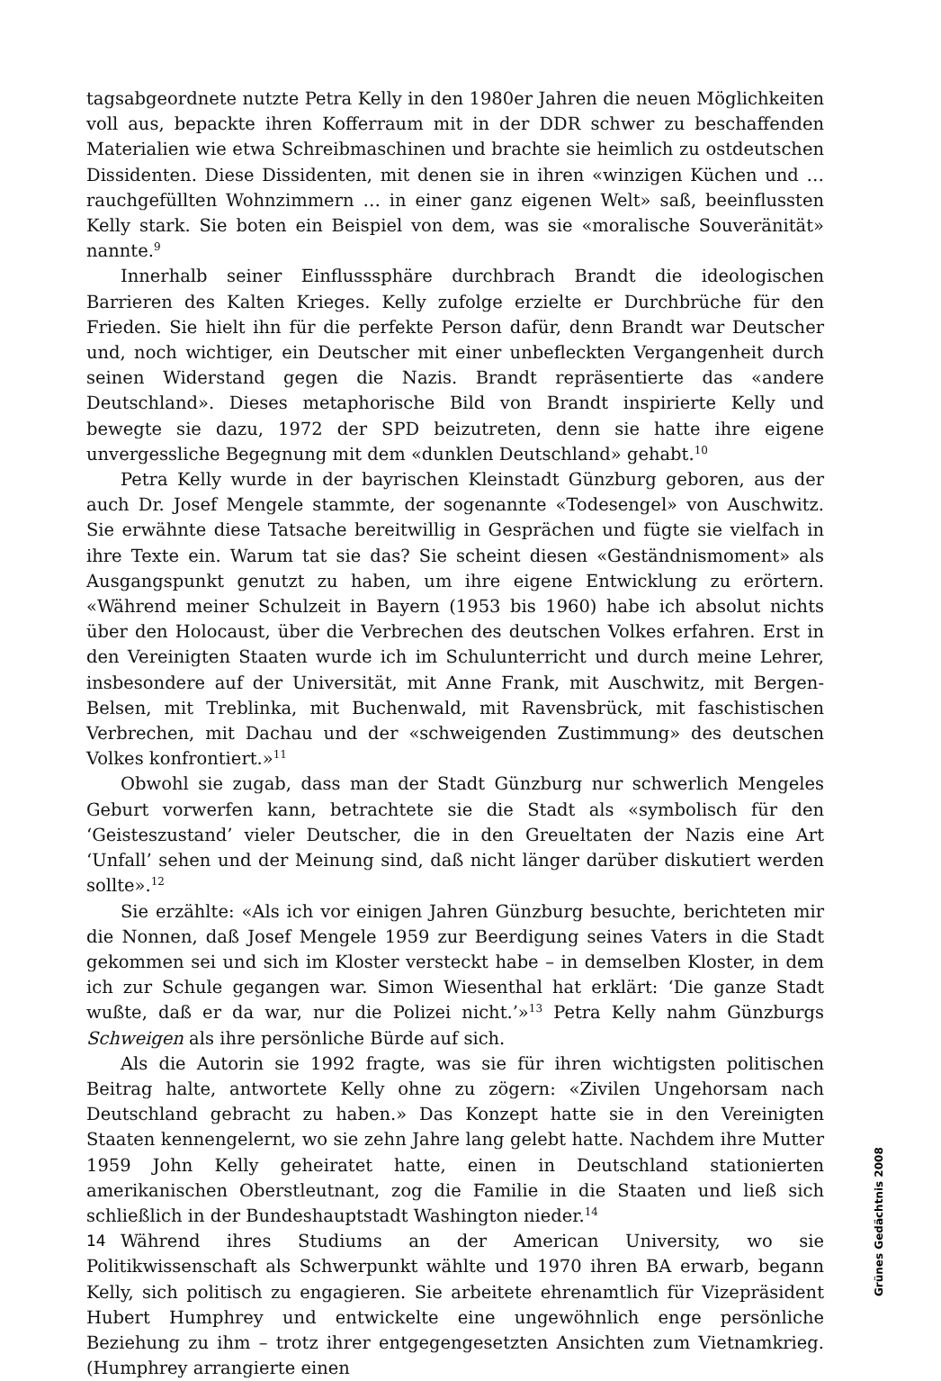tagsabgeordnete nutzte Petra Kelly in den 1980er Jahren die neuen Möglichkeiten voll aus, bepackte ihren Kofferraum mit in der DDR schwer zu beschaffenden Materialien wie etwa Schreibmaschinen und brachte sie heimlich zu ostdeutschen Dissidenten. Diese Dissidenten, mit denen sie in ihren «winzigen Küchen und … rauchgefüllten Wohnzimmern … in einer ganz eigenen Welt» saß, beeinflussten Kelly stark. Sie boten ein Beispiel von dem, was sie «moralische Souveränität» nannte.<sup>9</sup>
Innerhalb seiner Einflusssphäre durchbrach Brandt die ideologischen Barrieren des Kalten Krieges. Kelly zufolge erzielte er Durchbrüche für den Frieden. Sie hielt ihn für die perfekte Person dafür, denn Brandt war Deutscher und, noch wichtiger, ein Deutscher mit einer unbefleckten Vergangenheit durch seinen Widerstand gegen die Nazis. Brandt repräsentierte das «andere Deutschland». Dieses metaphorische Bild von Brandt inspirierte Kelly und bewegte sie dazu, 1972 der SPD beizutreten, denn sie hatte ihre eigene unvergessliche Begegnung mit dem «dunklen Deutschland» gehabt.<sup>10</sup>
Petra Kelly wurde in der bayrischen Kleinstadt Günzburg geboren, aus der auch Dr. Josef Mengele stammte, der sogenannte «Todesengel» von Auschwitz. Sie erwähnte diese Tatsache bereitwillig in Gesprächen und fügte sie vielfach in ihre Texte ein. Warum tat sie das? Sie scheint diesen «Geständnismoment» als Ausgangspunkt genutzt zu haben, um ihre eigene Entwicklung zu erörtern. «Während meiner Schulzeit in Bayern (1953 bis 1960) habe ich absolut nichts über den Holocaust, über die Verbrechen des deutschen Volkes erfahren. Erst in den Vereinigten Staaten wurde ich im Schulunterricht und durch meine Lehrer, insbesondere auf der Universität, mit Anne Frank, mit Auschwitz, mit Bergen-Belsen, mit Treblinka, mit Buchenwald, mit Ravensbrück, mit faschistischen Verbrechen, mit Dachau und der «schweigenden Zustimmung» des deutschen Volkes konfrontiert.»<sup>11</sup>
Obwohl sie zugab, dass man der Stadt Günzburg nur schwerlich Mengeles Geburt vorwerfen kann, betrachtete sie die Stadt als «symbolisch für den ‘Geisteszustand’ vieler Deutscher, die in den Greueltaten der Nazis eine Art ‘Unfall’ sehen und der Meinung sind, daß nicht länger darüber diskutiert werden sollte».<sup>12</sup>
Sie erzählte: «Als ich vor einigen Jahren Günzburg besuchte, berichteten mir die Nonnen, daß Josef Mengele 1959 zur Beerdigung seines Vaters in die Stadt gekommen sei und sich im Kloster versteckt habe – in demselben Kloster, in dem ich zur Schule gegangen war. Simon Wiesenthal hat erklärt: ‘Die ganze Stadt wußte, daß er da war, nur die Polizei nicht.’»<sup>13</sup> Petra Kelly nahm Günzburgs Schweigen als ihre persönliche Bürde auf sich.
Als die Autorin sie 1992 fragte, was sie für ihren wichtigsten politischen Beitrag halte, antwortete Kelly ohne zu zögern: «Zivilen Ungehorsam nach Deutschland gebracht zu haben.» Das Konzept hatte sie in den Vereinigten Staaten kennengelernt, wo sie zehn Jahre lang gelebt hatte. Nachdem ihre Mutter 1959 John Kelly geheiratet hatte, einen in Deutschland stationierten amerikanischen Oberstleutnant, zog die Familie in die Staaten und ließ sich schließlich in der Bundeshauptstadt Washington nieder.<sup>14</sup>
Während ihres Studiums an der American University, wo sie Politikwissenschaft als Schwerpunkt wählte und 1970 ihren BA erwarb, begann Kelly, sich politisch zu engagieren. Sie arbeitete ehrenamtlich für Vizepräsident Hubert Humphrey und entwickelte eine ungewöhnlich enge persönliche Beziehung zu ihm – trotz ihrer entgegengesetzten Ansichten zum Vietnamkrieg. (Humphrey arrangierte einen
Grünes Gedächtnis 2008
14